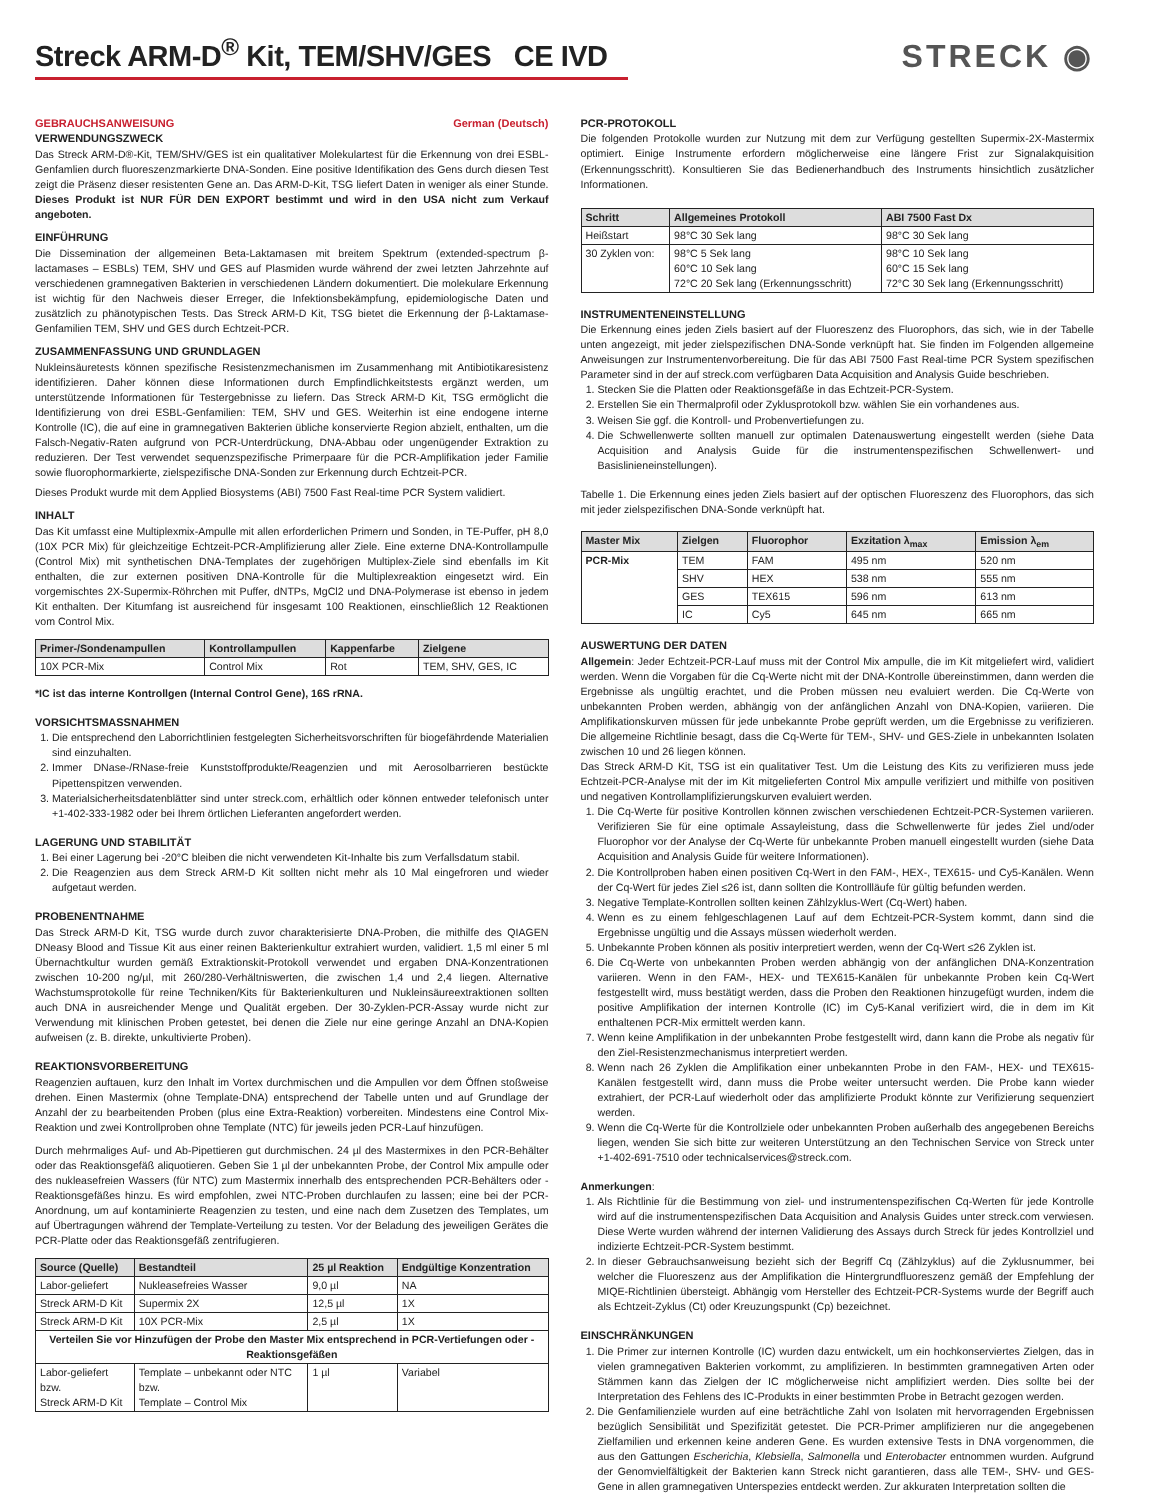Streck ARM-D<sup>®</sup> Kit, TEM/SHV/GES CE IVD
STRECK ◉
GEBRAUCHSANWEISUNG German (Deutsch)
VERWENDUNGSZWECK
Das Streck ARM-D®-Kit, TEM/SHV/GES ist ein qualitativer Molekulartest für die Erkennung von drei ESBL-Genfamlien durch fluoreszenzmarkierte DNA-Sonden. Eine positive Identifikation des Gens durch diesen Test zeigt die Präsenz dieser resistenten Gene an. Das ARM-D-Kit, TSG liefert Daten in weniger als einer Stunde. Dieses Produkt ist NUR FÜR DEN EXPORT bestimmt und wird in den USA nicht zum Verkauf angeboten.
EINFÜHRUNG
Die Dissemination der allgemeinen Beta-Laktamasen mit breitem Spektrum (extended-spectrum β-lactamases – ESBLs) TEM, SHV und GES auf Plasmiden wurde während der zwei letzten Jahrzehnte auf verschiedenen gramnegativen Bakterien in verschiedenen Ländern dokumentiert. Die molekulare Erkennung ist wichtig für den Nachweis dieser Erreger, die Infektionsbekämpfung, epidemiologische Daten und zusätzlich zu phänotypischen Tests. Das Streck ARM-D Kit, TSG bietet die Erkennung der β-Laktamase-Genfamilien TEM, SHV und GES durch Echtzeit-PCR.
ZUSAMMENFASSUNG UND GRUNDLAGEN
Nukleinsäuretests können spezifische Resistenzmechanismen im Zusammenhang mit Antibiotikaresistenz identifizieren. Daher können diese Informationen durch Empfindlichkeitstests ergänzt werden, um unterstützende Informationen für Testergebnisse zu liefern. Das Streck ARM-D Kit, TSG ermöglicht die Identifizierung von drei ESBL-Genfamilien: TEM, SHV und GES. Weiterhin ist eine endogene interne Kontrolle (IC), die auf eine in gramnegativen Bakterien übliche konservierte Region abzielt, enthalten, um die Falsch-Negativ-Raten aufgrund von PCR-Unterdrückung, DNA-Abbau oder ungenügender Extraktion zu reduzieren. Der Test verwendet sequenzspezifische Primerpaare für die PCR-Amplifikation jeder Familie sowie fluorophormarkierte, zielspezifische DNA-Sonden zur Erkennung durch Echtzeit-PCR.
Dieses Produkt wurde mit dem Applied Biosystems (ABI) 7500 Fast Real-time PCR System validiert.
INHALT
Das Kit umfasst eine Multiplexmix-Ampulle mit allen erforderlichen Primern und Sonden, in TE-Puffer, pH 8,0 (10X PCR Mix) für gleichzeitige Echtzeit-PCR-Amplifizierung aller Ziele. Eine externe DNA-Kontrollampulle (Control Mix) mit synthetischen DNA-Templates der zugehörigen Multiplex-Ziele sind ebenfalls im Kit enthalten, die zur externen positiven DNA-Kontrolle für die Multiplexreaktion eingesetzt wird. Ein vorgemischtes 2X-Supermix-Röhrchen mit Puffer, dNTPs, MgCl2 und DNA-Polymerase ist ebenso in jedem Kit enthalten. Der Kitumfang ist ausreichend für insgesamt 100 Reaktionen, einschließlich 12 Reaktionen vom Control Mix.
| Primer-/Sondenampullen | Kontrollampullen | Kappenfarbe | Zielgene |
| --- | --- | --- | --- |
| 10X PCR-Mix | Control Mix | Rot | TEM, SHV, GES, IC |
*IC ist das interne Kontrollgen (Internal Control Gene), 16S rRNA.
VORSICHTSMASSNAHMEN
1. Die entsprechend den Laborrichtlinien festgelegten Sicherheitsvorschriften für biogefährdende Materialien sind einzuhalten.
2. Immer DNase-/RNase-freie Kunststoffprodukte/Reagenzien und mit Aerosolbarrieren bestückte Pipettenspitzen verwenden.
3. Materialsicherheitsdatenblätter sind unter streck.com, erhältlich oder können entweder telefonisch unter +1-402-333-1982 oder bei Ihrem örtlichen Lieferanten angefordert werden.
LAGERUNG UND STABILITÄT
1. Bei einer Lagerung bei -20°C bleiben die nicht verwendeten Kit-Inhalte bis zum Verfallsdatum stabil.
2. Die Reagenzien aus dem Streck ARM-D Kit sollten nicht mehr als 10 Mal eingefroren und wieder aufgetaut werden.
PROBENENTNAHME
Das Streck ARM-D Kit, TSG wurde durch zuvor charakterisierte DNA-Proben, die mithilfe des QIAGEN DNeasy Blood and Tissue Kit aus einer reinen Bakterienkultur extrahiert wurden, validiert. 1,5 ml einer 5 ml Übernachtkultur wurden gemäß Extraktionskit-Protokoll verwendet und ergaben DNA-Konzentrationen zwischen 10-200 ng/µl, mit 260/280-Verhältniswerten, die zwischen 1,4 und 2,4 liegen. Alternative Wachstumsprotokolle für reine Techniken/Kits für Bakterienkulturen und Nukleinsäureextraktionen sollten auch DNA in ausreichender Menge und Qualität ergeben. Der 30-Zyklen-PCR-Assay wurde nicht zur Verwendung mit klinischen Proben getestet, bei denen die Ziele nur eine geringe Anzahl an DNA-Kopien aufweisen (z. B. direkte, unkultivierte Proben).
REAKTIONSVORBEREITUNG
Reagenzien auftauen, kurz den Inhalt im Vortex durchmischen und die Ampullen vor dem Öffnen stoßweise drehen. Einen Mastermix (ohne Template-DNA) entsprechend der Tabelle unten und auf Grundlage der Anzahl der zu bearbeitenden Proben (plus eine Extra-Reaktion) vorbereiten. Mindestens eine Control Mix-Reaktion und zwei Kontrollproben ohne Template (NTC) für jeweils jeden PCR-Lauf hinzufügen.
Durch mehrmaliges Auf- und Ab-Pipettieren gut durchmischen. 24 µl des Mastermixes in den PCR-Behälter oder das Reaktionsgefäß aliquotieren. Geben Sie 1 µl der unbekannten Probe, der Control Mix ampulle oder des nukleasefreien Wassers (für NTC) zum Mastermix innerhalb des entsprechenden PCR-Behälters oder -Reaktionsgefäßes hinzu. Es wird empfohlen, zwei NTC-Proben durchlaufen zu lassen; eine bei der PCR-Anordnung, um auf kontaminierte Reagenzien zu testen, und eine nach dem Zusetzen des Templates, um auf Übertragungen während der Template-Verteilung zu testen. Vor der Beladung des jeweiligen Gerätes die PCR-Platte oder das Reaktionsgefäß zentrifugieren.
| Source (Quelle) | Bestandteil | 25 µl Reaktion | Endgültige Konzentration |
| --- | --- | --- | --- |
| Labor-geliefert | Nukleasefreies Wasser | 9,0 µl | NA |
| Streck ARM-D Kit | Supermix 2X | 12,5 µl | 1X |
| Streck ARM-D Kit | 10X PCR-Mix | 2,5 µl | 1X |
| Verteilen Sie vor Hinzufügen der Probe den Master Mix entsprechend in PCR-Vertiefungen oder -Reaktionsgefäßen | | | |
| Labor-geliefert bzw. Streck ARM-D Kit | Template – unbekannt oder NTC bzw. Template – Control Mix | 1 µl | Variabel |
PCR-PROTOKOLL
Die folgenden Protokolle wurden zur Nutzung mit dem zur Verfügung gestellten Supermix-2X-Mastermix optimiert. Einige Instrumente erfordern möglicherweise eine längere Frist zur Signalakquisition (Erkennungsschritt). Konsultieren Sie das Bedienerhandbuch des Instruments hinsichtlich zusätzlicher Informationen.
| Schritt | Allgemeines Protokoll | ABI 7500 Fast Dx |
| --- | --- | --- |
| Heißstart | 98°C 30 Sek lang | 98°C 30 Sek lang |
| 30 Zyklen von: | 98°C 5 Sek lang 60°C 10 Sek lang 72°C 20 Sek lang (Erkennungsschritt) | 98°C 10 Sek lang 60°C 15 Sek lang 72°C 30 Sek lang (Erkennungsschritt) |
INSTRUMENTENEINSTELLUNG
Die Erkennung eines jeden Ziels basiert auf der Fluoreszenz des Fluorophors, das sich, wie in der Tabelle unten angezeigt, mit jeder zielspezifischen DNA-Sonde verknüpft hat. Sie finden im Folgenden allgemeine Anweisungen zur Instrumentenvorbereitung. Die für das ABI 7500 Fast Real-time PCR System spezifischen Parameter sind in der auf streck.com verfügbaren Data Acquisition and Analysis Guide beschrieben.
1. Stecken Sie die Platten oder Reaktionsgefäße in das Echtzeit-PCR-System.
2. Erstellen Sie ein Thermalprofil oder Zyklusprotokoll bzw. wählen Sie ein vorhandenes aus.
3. Weisen Sie ggf. die Kontroll- und Probenvertiefungen zu.
4. Die Schwellenwerte sollten manuell zur optimalen Datenauswertung eingestellt werden (siehe Data Acquisition and Analysis Guide für die instrumentenspezifischen Schwellenwert- und Basislinieneinstellungen).
Tabelle 1. Die Erkennung eines jeden Ziels basiert auf der optischen Fluoreszenz des Fluorophors, das sich mit jeder zielspezifischen DNA-Sonde verknüpft hat.
| Master Mix | Zielgen | Fluorophor | Exzitation λ<sub>max</sub> | Emission λ<sub>em</sub> |
| --- | --- | --- | --- | --- |
| PCR-Mix | TEM | FAM | 495 nm | 520 nm |
| | SHV | HEX | 538 nm | 555 nm |
| | GES | TEX615 | 596 nm | 613 nm |
| | IC | Cy5 | 645 nm | 665 nm |
AUSWERTUNG DER DATEN
Allgemein: Jeder Echtzeit-PCR-Lauf muss mit der Control Mix ampulle, die im Kit mitgeliefert wird, validiert werden. Wenn die Vorgaben für die Cq-Werte nicht mit der DNA-Kontrolle übereinstimmen, dann werden die Ergebnisse als ungültig erachtet, und die Proben müssen neu evaluiert werden. Die Cq-Werte von unbekannten Proben werden, abhängig von der anfänglichen Anzahl von DNA-Kopien, variieren. Die Amplifikationskurven müssen für jede unbekannte Probe geprüft werden, um die Ergebnisse zu verifizieren. Die allgemeine Richtlinie besagt, dass die Cq-Werte für TEM-, SHV- und GES-Ziele in unbekannten Isolaten zwischen 10 und 26 liegen können.
Das Streck ARM-D Kit, TSG ist ein qualitativer Test. Um die Leistung des Kits zu verifizieren muss jede Echtzeit-PCR-Analyse mit der im Kit mitgelieferten Control Mix ampulle verifiziert und mithilfe von positiven und negativen Kontrollamplifizierungskurven evaluiert werden.
1. Die Cq-Werte für positive Kontrollen können zwischen verschiedenen Echtzeit-PCR-Systemen variieren. Verifizieren Sie für eine optimale Assayleistung, dass die Schwellenwerte für jedes Ziel und/oder Fluorophor vor der Analyse der Cq-Werte für unbekannte Proben manuell eingestellt wurden (siehe Data Acquisition and Analysis Guide für weitere Informationen).
2. Die Kontrollproben haben einen positiven Cq-Wert in den FAM-, HEX-, TEX615- und Cy5-Kanälen. Wenn der Cq-Wert für jedes Ziel ≤26 ist, dann sollten die Kontrollläufe für gültig befunden werden.
3. Negative Template-Kontrollen sollten keinen Zählzyklus-Wert (Cq-Wert) haben.
4. Wenn es zu einem fehlgeschlagenen Lauf auf dem Echtzeit-PCR-System kommt, dann sind die Ergebnisse ungültig und die Assays müssen wiederholt werden.
5. Unbekannte Proben können als positiv interpretiert werden, wenn der Cq-Wert ≤26 Zyklen ist.
6. Die Cq-Werte von unbekannten Proben werden abhängig von der anfänglichen DNA-Konzentration variieren. Wenn in den FAM-, HEX- und TEX615-Kanälen für unbekannte Proben kein Cq-Wert festgestellt wird, muss bestätigt werden, dass die Proben den Reaktionen hinzugefügt wurden, indem die positive Amplifikation der internen Kontrolle (IC) im Cy5-Kanal verifiziert wird, die in dem im Kit enthaltenen PCR-Mix ermittelt werden kann.
7. Wenn keine Amplifikation in der unbekannten Probe festgestellt wird, dann kann die Probe als negativ für den Ziel-Resistenzmechanismus interpretiert werden.
8. Wenn nach 26 Zyklen die Amplifikation einer unbekannten Probe in den FAM-, HEX- und TEX615-Kanälen festgestellt wird, dann muss die Probe weiter untersucht werden. Die Probe kann wieder extrahiert, der PCR-Lauf wiederholt oder das amplifizierte Produkt könnte zur Verifizierung sequenziert werden.
9. Wenn die Cq-Werte für die Kontrollziele oder unbekannten Proben außerhalb des angegebenen Bereichs liegen, wenden Sie sich bitte zur weiteren Unterstützung an den Technischen Service von Streck unter +1-402-691-7510 oder technicalservices@streck.com.
Anmerkungen:
1. Als Richtlinie für die Bestimmung von ziel- und instrumentenspezifischen Cq-Werten für jede Kontrolle wird auf die instrumentenspezifischen Data Acquisition and Analysis Guides unter streck.com verwiesen. Diese Werte wurden während der internen Validierung des Assays durch Streck für jedes Kontrollziel und indizierte Echtzeit-PCR-System bestimmt.
2. In dieser Gebrauchsanweisung bezieht sich der Begriff Cq (Zählzyklus) auf die Zyklusnummer, bei welcher die Fluoreszenz aus der Amplifikation die Hintergrundfluoreszenz gemäß der Empfehlung der MIQE-Richtlinien übersteigt. Abhängig vom Hersteller des Echtzeit-PCR-Systems wurde der Begriff auch als Echtzeit-Zyklus (Ct) oder Kreuzungspunkt (Cp) bezeichnet.
EINSCHRÄNKUNGEN
1. Die Primer zur internen Kontrolle (IC) wurden dazu entwickelt, um ein hochkonserviertes Zielgen, das in vielen gramnegativen Bakterien vorkommt, zu amplifizieren. In bestimmten gramnegativen Arten oder Stämmen kann das Zielgen der IC möglicherweise nicht amplifiziert werden. Dies sollte bei der Interpretation des Fehlens des IC-Produkts in einer bestimmten Probe in Betracht gezogen werden.
2. Die Genfamilienziele wurden auf eine beträchtliche Zahl von Isolaten mit hervorragenden Ergebnissen bezüglich Sensibilität und Spezifizität getestet. Die PCR-Primer amplifizieren nur die angegebenen Zielfamilien und erkennen keine anderen Gene. Es wurden extensive Tests in DNA vorgenommen, die aus den Gattungen Escherichia, Klebsiella, Salmonella und Enterobacter entnommen wurden. Aufgrund der Genomvielfältigkeit der Bakterien kann Streck nicht garantieren, dass alle TEM-, SHV- und GES-Gene in allen gramnegativen Unterspezies entdeckt werden. Zur akkuraten Interpretation sollten die